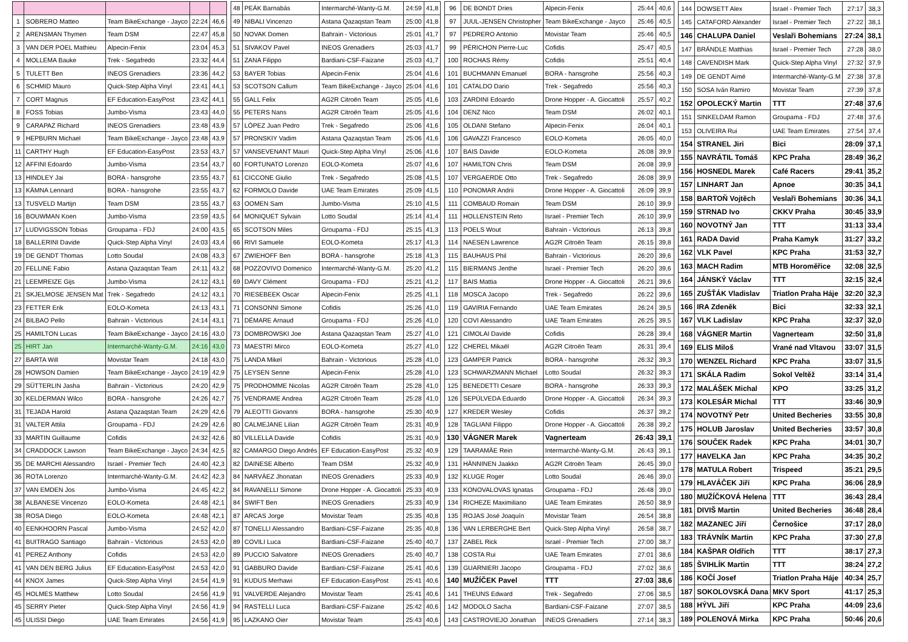| 1 | SOBRERO Matteo | Team BikeExchange - Jayco | 22:24 | 46,6 |
| 2 | ARENSMAN Thymen | Team DSM | 22:47 | 45,8 |
| 3 | VAN DER POEL Mathieu | Alpecin-Fenix | 23:04 | 45,3 |
| 4 | MOLLEMA Bauke | Trek - Segafredo | 23:32 | 44,4 |
| 5 | TULETT Ben | INEOS Grenadiers | 23:36 | 44,2 |
| 6 | SCHMID Mauro | Quick-Step Alpha Vinyl | 23:41 | 44,1 |
| 7 | CORT Magnus | EF Education-EasyPost | 23:42 | 44,1 |
| 8 | FOSS Tobias | Jumbo-Visma | 23:43 | 44,0 |
| 9 | CARAPAZ Richard | INEOS Grenadiers | 23:48 | 43,9 |
| 9 | HEPBURN Michael | Team BikeExchange - Jayco | 23:48 | 43,9 |
| 11 | CARTHY Hugh | EF Education-EasyPost | 23:53 | 43,7 |
| 12 | AFFINI Edoardo | Jumbo-Visma | 23:54 | 43,7 |
| 13 | HINDLEY Jai | BORA - hansgrohe | 23:55 | 43,7 |
| 13 | KÄMNA Lennard | BORA - hansgrohe | 23:55 | 43,7 |
| 13 | TUSVELD Martijn | Team DSM | 23:55 | 43,7 |
| 16 | BOUWMAN Koen | Jumbo-Visma | 23:59 | 43,5 |
| 17 | LUDVIGSSON Tobias | Groupama - FDJ | 24:00 | 43,5 |
| 18 | BALLERINI Davide | Quick-Step Alpha Vinyl | 24:03 | 43,4 |
| 19 | DE GENDT Thomas | Lotto Soudal | 24:08 | 43,3 |
| 20 | FELLINE Fabio | Astana Qazaqstan Team | 24:11 | 43,2 |
| 21 | LEEMREIZE Gijs | Jumbo-Visma | 24:12 | 43,1 |
| 21 | SKJELMOSE JENSEN Mat | Trek - Segafredo | 24:12 | 43,1 |
| 23 | FETTER Erik | EOLO-Kometa | 24:13 | 43,1 |
| 24 | BILBAO Pello | Bahrain - Victorious | 24:14 | 43,1 |
| 25 | HAMILTON Lucas | Team BikeExchange - Jayco | 24:16 | 43,0 |
| 25 | HIRT Jan | Intermarché-Wanty-G.M. | 24:16 | 43,0 |
| 27 | BARTA Will | Movistar Team | 24:18 | 43,0 |
| 28 | HOWSON Damien | Team BikeExchange - Jayco | 24:19 | 42,9 |
| 29 | SÜTTERLIN Jasha | Bahrain - Victorious | 24:20 | 42,9 |
| 30 | KELDERMAN Wilco | BORA - hansgrohe | 24:26 | 42,7 |
| 31 | TEJADA Harold | Astana Qazaqstan Team | 24:29 | 42,6 |
| 31 | VALTER Attila | Groupama - FDJ | 24:29 | 42,6 |
| 33 | MARTIN Guillaume | Cofidis | 24:32 | 42,6 |
| 34 | CRADDOCK Lawson | Team BikeExchange - Jayco | 24:34 | 42,5 |
| 35 | DE MARCHI Alessandro | Israel - Premier Tech | 24:40 | 42,3 |
| 36 | ROTA Lorenzo | Intermarché-Wanty-G.M. | 24:42 | 42,3 |
| 37 | VAN EMDEN Jos | Jumbo-Visma | 24:45 | 42,2 |
| 38 | ALBANESE Vincenzo | EOLO-Kometa | 24:48 | 42,1 |
| 38 | ROSA Diego | EOLO-Kometa | 24:48 | 42,1 |
| 40 | EENKHOORN Pascal | Jumbo-Visma | 24:52 | 42,0 |
| 41 | BUITRAGO Santiago | Bahrain - Victorious | 24:53 | 42,0 |
| 41 | PEREZ Anthony | Cofidis | 24:53 | 42,0 |
| 41 | VAN DEN BERG Julius | EF Education-EasyPost | 24:53 | 42,0 |
| 44 | KNOX James | Quick-Step Alpha Vinyl | 24:54 | 41,9 |
| 45 | HOLMES Matthew | Lotto Soudal | 24:56 | 41,9 |
| 45 | SERRY Pieter | Quick-Step Alpha Vinyl | 24:56 | 41,9 |
| 45 | ULISSI Diego | UAE Team Emirates | 24:56 | 41,9 |
| 48 | PEÁK Barnabás | Intermarché-Wanty-G.M. | 24:59 | 41,8 |
| 49 | NIBALI Vincenzo | Astana Qazaqstan Team | 25:00 | 41,8 |
| 50 | NOVAK Domen | Bahrain - Victorious | 25:01 | 41,7 |
| 51 | SIVAKOV Pavel | INEOS Grenadiers | 25:03 | 41,7 |
| 51 | ZANA Filippo | Bardiani-CSF-Faizane | 25:03 | 41,7 |
| 53 | BAYER Tobias | Alpecin-Fenix | 25:04 | 41,6 |
| 53 | SCOTSON Callum | Team BikeExchange - Jayco | 25:04 | 41,6 |
| 55 | GALL Felix | AG2R Citroën Team | 25:05 | 41,6 |
| 55 | PETERS Nans | AG2R Citroën Team | 25:05 | 41,6 |
| 57 | LÓPEZ Juan Pedro | Trek - Segafredo | 25:06 | 41,6 |
| 57 | PRONSKIY Vadim | Astana Qazaqstan Team | 25:06 | 41,6 |
| 57 | VANSEVENANT Mauri | Quick-Step Alpha Vinyl | 25:06 | 41,6 |
| 60 | FORTUNATO Lorenzo | EOLO-Kometa | 25:07 | 41,6 |
| 61 | CICCONE Giulio | Trek - Segafredo | 25:08 | 41,5 |
| 62 | FORMOLO Davide | UAE Team Emirates | 25:09 | 41,5 |
| 63 | OOMEN Sam | Jumbo-Visma | 25:10 | 41,5 |
| 64 | MONIQUET Sylvain | Lotto Soudal | 25:14 | 41,4 |
| 65 | SCOTSON Miles | Groupama - FDJ | 25:15 | 41,3 |
| 66 | RIVI Samuele | EOLO-Kometa | 25:17 | 41,3 |
| 67 | ZWIEHOFF Ben | BORA - hansgrohe | 25:18 | 41,3 |
| 68 | POZZOVIVO Domenico | Intermarché-Wanty-G.M. | 25:20 | 41,2 |
| 69 | DAVY Clément | Groupama - FDJ | 25:21 | 41,2 |
| 70 | RIESEBEEK Oscar | Alpecin-Fenix | 25:25 | 41,1 |
| 71 | CONSONNI Simone | Cofidis | 25:26 | 41,0 |
| 71 | DÉMARE Arnaud | Groupama - FDJ | 25:26 | 41,0 |
| 73 | DOMBROWSKI Joe | Astana Qazaqstan Team | 25:27 | 41,0 |
| 73 | MAESTRI Mirco | EOLO-Kometa | 25:27 | 41,0 |
| 75 | LANDA Mikel | Bahrain - Victorious | 25:28 | 41,0 |
| 75 | LEYSEN Senne | Alpecin-Fenix | 25:28 | 41,0 |
| 75 | PRODHOMME Nicolas | AG2R Citroën Team | 25:28 | 41,0 |
| 75 | VENDRAME Andrea | AG2R Citroën Team | 25:28 | 41,0 |
| 79 | ALEOTTI Giovanni | BORA - hansgrohe | 25:30 | 40,9 |
| 80 | CALMEJANE Lilian | AG2R Citroën Team | 25:31 | 40,9 |
| 80 | VILLELLA Davide | Cofidis | 25:31 | 40,9 |
| 82 | CAMARGO Diego Andrés | EF Education-EasyPost | 25:32 | 40,9 |
| 82 | DAINESE Alberto | Team DSM | 25:32 | 40,9 |
| 84 | NARVÁEZ Jhonatan | INEOS Grenadiers | 25:33 | 40,9 |
| 84 | RAVANELLI Simone | Drone Hopper - A. Giocattoli | 25:33 | 40,9 |
| 84 | SWIFT Ben | INEOS Grenadiers | 25:33 | 40,9 |
| 87 | ARCAS Jorge | Movistar Team | 25:35 | 40,8 |
| 87 | TONELLI Alessandro | Bardiani-CSF-Faizane | 25:35 | 40,8 |
| 89 | COVILI Luca | Bardiani-CSF-Faizane | 25:40 | 40,7 |
| 89 | PUCCIO Salvatore | INEOS Grenadiers | 25:40 | 40,7 |
| 91 | GABBURO Davide | Bardiani-CSF-Faizane | 25:41 | 40,6 |
| 91 | KUDUS Merhawi | EF Education-EasyPost | 25:41 | 40,6 |
| 91 | VALVERDE Alejandro | Movistar Team | 25:41 | 40,6 |
| 94 | RASTELLI Luca | Bardiani-CSF-Faizane | 25:42 | 40,6 |
| 95 | LAZKANO Oier | Movistar Team | 25:43 | 40,6 |
| 96 | DE BONDT Dries | Alpecin-Fenix | 25:44 | 40,6 |
| 97 | JUUL-JENSEN Christopher | Team BikeExchange - Jayco | 25:46 | 40,5 |
| 97 | PEDRERO Antonio | Movistar Team | 25:46 | 40,5 |
| 99 | PÉRICHON Pierre-Luc | Cofidis | 25:47 | 40,5 |
| 100 | ROCHAS Rémy | Cofidis | 25:51 | 40,4 |
| 101 | BUCHMANN Emanuel | BORA - hansgrohe | 25:56 | 40,3 |
| 101 | CATALDO Dario | Trek - Segafredo | 25:56 | 40,3 |
| 103 | ZARDINI Edoardo | Drone Hopper - A. Giocattoli | 25:57 | 40,2 |
| 104 | DENZ Nico | Team DSM | 26:02 | 40,1 |
| 105 | OLDANI Stefano | Alpecin-Fenix | 26:04 | 40,1 |
| 106 | GAVAZZI Francesco | EOLO-Kometa | 26:05 | 40,0 |
| 107 | BAIS Davide | EOLO-Kometa | 26:08 | 39,9 |
| 107 | HAMILTON Chris | Team DSM | 26:08 | 39,9 |
| 107 | VERGAERDE Otto | Trek - Segafredo | 26:08 | 39,9 |
| 110 | PONOMAR Andrii | Drone Hopper - A. Giocattoli | 26:09 | 39,9 |
| 111 | COMBAUD Romain | Team DSM | 26:10 | 39,9 |
| 111 | HOLLENSTEIN Reto | Israel - Premier Tech | 26:10 | 39,9 |
| 113 | POELS Wout | Bahrain - Victorious | 26:13 | 39,8 |
| 114 | NAESEN Lawrence | AG2R Citroën Team | 26:15 | 39,8 |
| 115 | BAUHAUS Phil | Bahrain - Victorious | 26:20 | 39,6 |
| 115 | BIERMANS Jenthe | Israel - Premier Tech | 26:20 | 39,6 |
| 117 | BAIS Mattia | Drone Hopper - A. Giocattoli | 26:21 | 39,6 |
| 118 | MOSCA Jacopo | Trek - Segafredo | 26:22 | 39,6 |
| 119 | GAVIRIA Fernando | UAE Team Emirates | 26:24 | 39,5 |
| 120 | COVI Alessandro | UAE Team Emirates | 26:25 | 39,5 |
| 121 | CIMOLAI Davide | Cofidis | 26:28 | 39,4 |
| 122 | CHEREL Mikaël | AG2R Citroën Team | 26:31 | 39,4 |
| 123 | GAMPER Patrick | BORA - hansgrohe | 26:32 | 39,3 |
| 123 | SCHWARZMANN Michael | Lotto Soudal | 26:32 | 39,3 |
| 125 | BENEDETTI Cesare | BORA - hansgrohe | 26:33 | 39,3 |
| 126 | SEPÚLVEDA Eduardo | Drone Hopper - A. Giocattoli | 26:34 | 39,3 |
| 127 | KREDER Wesley | Cofidis | 26:37 | 39,2 |
| 128 | TAGLIANI Filippo | Drone Hopper - A. Giocattoli | 26:38 | 39,2 |
| 130 | VÁGNER Marek | Vagnerteam | 26:43 | 39,1 |
| 129 | TAARAMÄE Rein | Intermarché-Wanty-G.M. | 26:43 | 39,1 |
| 131 | HÄNNINEN Jaakko | AG2R Citroën Team | 26:45 | 39,0 |
| 132 | KLUGE Roger | Lotto Soudal | 26:46 | 39,0 |
| 133 | KONOVALOVAS Ignatas | Groupama - FDJ | 26:48 | 39,0 |
| 134 | RICHEZE Maximiliano | UAE Team Emirates | 26:50 | 38,9 |
| 135 | ROJAS José Joaquín | Movistar Team | 26:54 | 38,8 |
| 136 | VAN LERBERGHE Bert | Quick-Step Alpha Vinyl | 26:58 | 38,7 |
| 137 | ZABEL Rick | Israel - Premier Tech | 27:00 | 38,7 |
| 138 | COSTA Rui | UAE Team Emirates | 27:01 | 38,6 |
| 139 | GUARNIERI Jacopo | Groupama - FDJ | 27:02 | 38,6 |
| 140 | MUŽÍČEK Pavel | TTT | 27:03 | 38,6 |
| 141 | THEUNS Edward | Trek - Segafredo | 27:06 | 38,5 |
| 142 | MODOLO Sacha | Bardiani-CSF-Faizane | 27:07 | 38,5 |
| 143 | CASTROVIEJO Jonathan | INEOS Grenadiers | 27:14 | 38,3 |
| 144 | DOWSETT Alex | Israel - Premier Tech | 27:17 | 38,3 |
| 145 | CATAFORD Alexander | Israel - Premier Tech | 27:22 | 38,1 |
| 146 | CHALUPA Daniel | Veslaři Bohemians | 27:24 | 38,1 |
| 147 | BRÄNDLE Matthias | Israel - Premier Tech | 27:28 | 38,0 |
| 148 | CAVENDISH Mark | Quick-Step Alpha Vinyl | 27:32 | 37,9 |
| 149 | DE GENDT Aimé | Intermarché-Wanty-G.M | 27:38 | 37,8 |
| 150 | SOSA Iván Ramiro | Movistar Team | 27:39 | 37,8 |
| 152 | OPOLECKÝ Martin | TTT | 27:48 | 37,6 |
| 151 | SINKELDAM Ramon | Groupama - FDJ | 27:48 | 37,6 |
| 153 | OLIVEIRA Rui | UAE Team Emirates | 27:54 | 37,4 |
| 154 | STRANEL Jiri | Bici | 28:09 | 37,1 |
| 155 | NAVRÁTIL Tomáš | KPC Praha | 28:49 | 36,2 |
| 156 | HOSNEDL Marek | Café Racers | 29:41 | 35,2 |
| 157 | LINHART Jan | Apnoe | 30:35 | 34,1 |
| 158 | BARTOŇ Vojtěch | Veslaři Bohemians | 30:36 | 34,1 |
| 159 | STRNAD Ivo | CKKV Praha | 30:45 | 33,9 |
| 160 | NOVOTNÝ Jan | TTT | 31:13 | 33,4 |
| 161 | RADA David | Praha Kamyk | 31:27 | 33,2 |
| 162 | VLK Pavel | KPC Praha | 31:53 | 32,7 |
| 163 | MACH Radim | MTB Horoměřice | 32:08 | 32,5 |
| 164 | JÁNSKÝ Václav | TTT | 32:15 | 32,4 |
| 165 | ZUŠŤÁK Vladislav | Triatlon Praha Háje | 32:20 | 32,3 |
| 166 | IRA Zdeněk | Bici | 32:33 | 32,1 |
| 167 | VLK Ladislav | KPC Praha | 32:37 | 32,0 |
| 168 | VÁGNER Martin | Vagnerteam | 32:50 | 31,8 |
| 169 | ELIS Miloš | Vrané nad Vltavou | 33:07 | 31,5 |
| 170 | WENZEL Richard | KPC Praha | 33:07 | 31,5 |
| 171 | SKÁLA Radim | Sokol Veltěž | 33:14 | 31,4 |
| 172 | MALÁŠEK Michal | KPO | 33:25 | 31,2 |
| 173 | KOLESÁR Michal | TTT | 33:46 | 30,9 |
| 174 | NOVOTNÝ Petr | United Becheries | 33:55 | 30,8 |
| 175 | HOLUB Jaroslav | United Becheries | 33:57 | 30,8 |
| 176 | SOUČEK Radek | KPC Praha | 34:01 | 30,7 |
| 177 | HAVELKA Jan | KPC Praha | 34:35 | 30,2 |
| 178 | MATULA Robert | Trispeed | 35:21 | 29,5 |
| 179 | HLAVÁČEK Jiří | KPC Praha | 36:06 | 28,9 |
| 180 | MUŽÍČKOVÁ Helena | TTT | 36:43 | 28,4 |
| 181 | DIVIŠ Martin | United Becheries | 36:48 | 28,4 |
| 182 | MAZANEC Jiří | Černošice | 37:17 | 28,0 |
| 183 | TRÁVNÍK Martin | KPC Praha | 37:30 | 27,8 |
| 184 | KAŠPAR Oldřich | TTT | 38:17 | 27,3 |
| 185 | ŠVIHLÍK Martin | TTT | 38:24 | 27,2 |
| 186 | KOČÍ Josef | Triatlon Praha Háje | 40:34 | 25,7 |
| 187 | SOKOLOVSKÁ Dana | MKV Sport | 41:17 | 25,3 |
| 188 | HÝVL Jiří | KPC Praha | 44:09 | 23,6 |
| 189 | POLENOVÁ Mirka | KPC Praha | 50:46 | 20,6 |